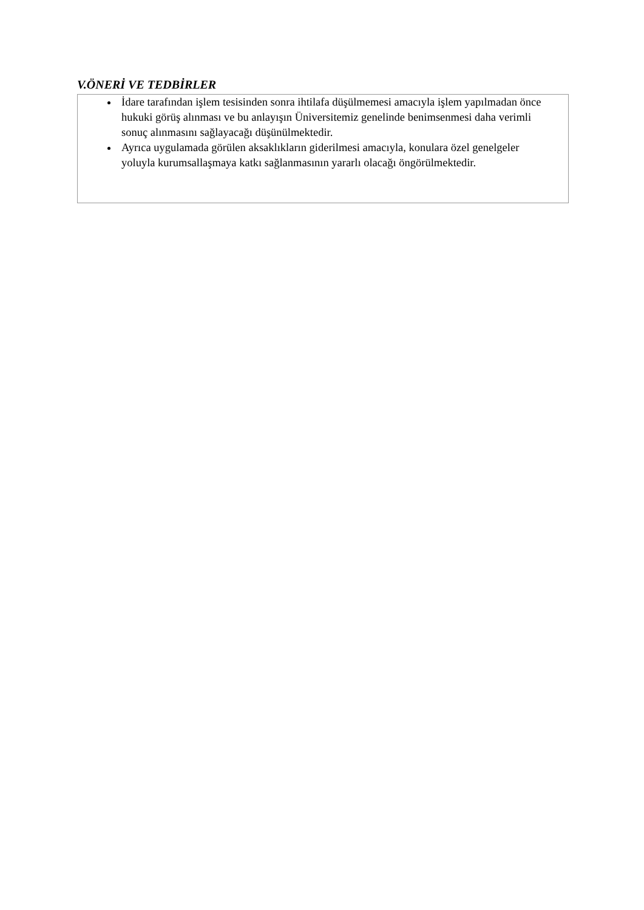V.ÖNERİ VE TEDBİRLER
İdare tarafından işlem tesisinden sonra ihtilafa düşülmemesi amacıyla işlem yapılmadan önce hukuki görüş alınması ve bu anlayışın Üniversitemiz genelinde benimsenmesi daha verimli sonuç alınmasını sağlayacağı düşünülmektedir.
Ayrıca uygulamada görülen aksaklıkların giderilmesi amacıyla, konulara özel genelgeler yoluyla kurumsallaşmaya katkı sağlanmasının yararlı olacağı öngörülmektedir.